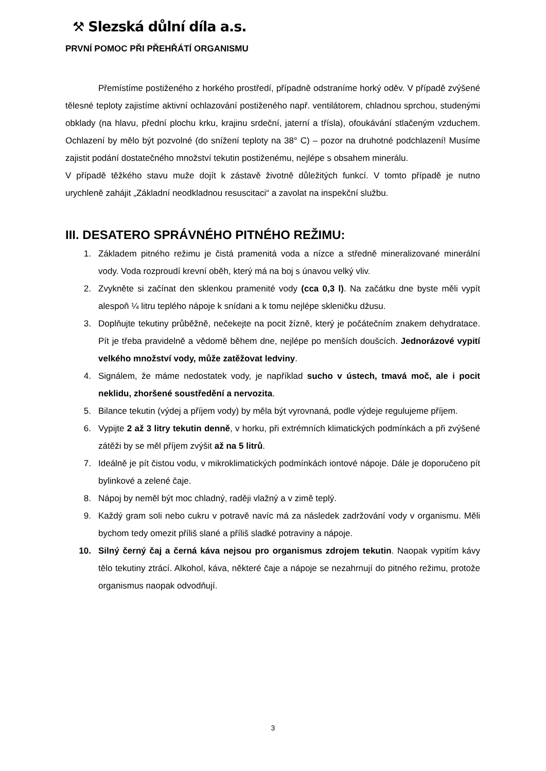⚒ Slezská důlní díla a.s.
PRVNÍ POMOC PŘI PŘEHŘÁTÍ ORGANISMU
Přemístíme postiženého z horkého prostředí, případně odstraníme horký oděv. V případě zvýšené tělesné teploty zajistíme aktivní ochlazování postiženého např. ventilátorem, chladnou sprchou, studenými obklady (na hlavu, přední plochu krku, krajinu srdeční, jaterní a třísla), ofoukávání stlačeným vzduchem. Ochlazení by mělo být pozvolné (do snížení teploty na 38° C) – pozor na druhotné podchlazení! Musíme zajistit podání dostatečného množství tekutin postiženému, nejlépe s obsahem minerálu.
V případě těžkého stavu muže dojít k zástavě životně důležitých funkcí. V tomto případě je nutno urychleně zahájit „Základní neodkladnou resuscitaci“ a zavolat na inspekční službu.
III. DESATERO SPRÁVNÉHO PITNÉHO REŽIMU:
1. Základem pitného režimu je čistá pramenitá voda a nízce a středně mineralizované minerální vody. Voda rozproudí krevní oběh, který má na boj s únavou velký vliv.
2. Zvykněte si začínat den sklenkou pramenité vody (cca 0,3 l). Na začátku dne byste měli vypít alespoň ¼ litru teplého nápoje k snídani a k tomu nejlépe skleničku džusu.
3. Doplňujte tekutiny průběžně, nečekejte na pocit žízně, který je počátečním znakem dehydratace. Pít je třeba pravidelně a vědomě během dne, nejlépe po menších doušcích. Jednorázové vypití velkého množství vody, může zatěžovat ledviny.
4. Signálem, že máme nedostatek vody, je například sucho v ústech, tmavá moč, ale i pocit neklidu, zhoršené soustředění a nervozita.
5. Bilance tekutin (výdej a příjem vody) by měla být vyrovnaná, podle výdeje regulujeme příjem.
6. Vypijte 2 až 3 litry tekutin denně, v horku, při extrémních klimatických podmínkách a při zvýšené zátěži by se měl příjem zvýšit až na 5 litrů.
7. Ideálně je pít čistou vodu, v mikroklimatických podmínkách iontové nápoje. Dále je doporučeno pít bylinkové a zelené čaje.
8. Nápoj by neměl být moc chladný, raději vlažný a v zimě teplý.
9. Každý gram soli nebo cukru v potravě navíc má za následek zadržování vody v organismu. Měli bychom tedy omezit příliš slané a příliš sladké potraviny a nápoje.
10. Silný černý čaj a černá káva nejsou pro organismus zdrojem tekutin. Naopak vypitím kávy tělo tekutiny ztrácí. Alkohol, káva, některé čaje a nápoje se nezahrnují do pitného režimu, protože organismus naopak odvodňují.
3